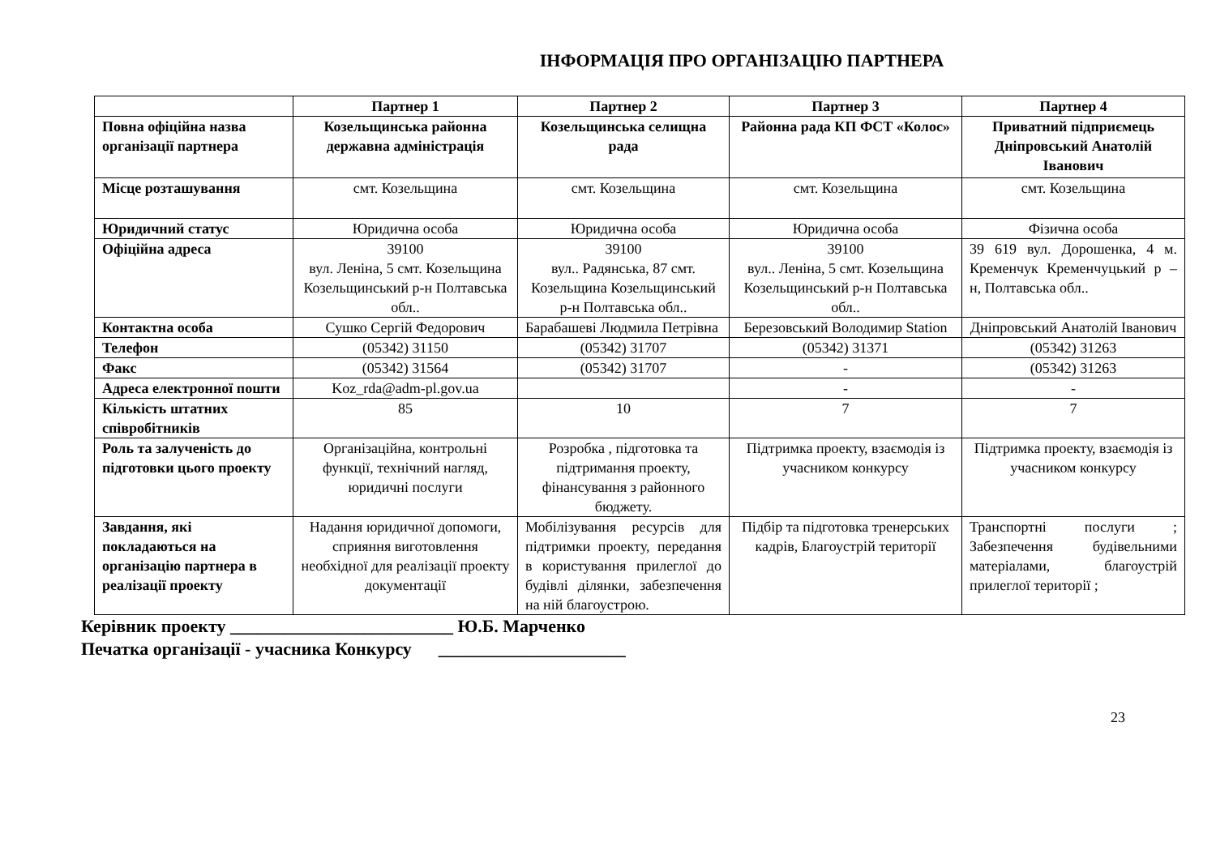ІНФОРМАЦІЯ ПРО ОРГАНІЗАЦІЮ ПАРТНЕРА
| | Партнер 1 | Партнер 2 | Партнер 3 | Партнер 4 |
| --- | --- | --- | --- | --- |
| Повна офіційна назва організації партнера | Козельщинська районна державна адміністрація | Козельщинська селищна рада | Районна рада КП ФСТ «Колос» | Приватний підприємець Дніпровський Анатолій Іванович |
| Місце розташування | смт. Козельщина | смт. Козельщина | смт. Козельщина | смт. Козельщина |
| Юридичний статус | Юридична особа | Юридична особа | Юридична особа | Фізична особа |
| Офіційна адреса | 39100 вул. Леніна, 5 смт. Козельщина Козельщинський р-н Полтавська обл.. | 39100 вул.. Радянська, 87 смт. Козельщина Козельщинський р-н Полтавська обл.. | 39100 вул.. Леніна, 5 смт. Козельщина Козельщинський р-н Полтавська обл.. | 39 619 вул. Дорошенка, 4 м. Кременчук Кременчуцький р – н, Полтавська обл.. |
| Контактна особа | Сушко Сергій Федорович | Барабашеві Людмила Петрівна | Березовський Володимир Station | Дніпровський Анатолій Іванович |
| Телефон | (05342) 31150 | (05342) 31707 | (05342) 31371 | (05342) 31263 |
| Факс | (05342) 31564 | (05342) 31707 | - | (05342) 31263 |
| Адреса електронної пошти | Koz_rda@adm-pl.gov.ua | | - | - |
| Кількість штатних співробітників | 85 | 10 | 7 | 7 |
| Роль та залученість до підготовки цього проекту | Організаційна, контрольні функції, технічний нагляд, юридичні послуги | Розробка , підготовка та підтримання проекту, фінансування з районного бюджету. | Підтримка проекту, взаємодія із учасником конкурсу | Підтримка проекту, взаємодія із учасником конкурсу |
| Завдання, які покладаються на організацію партнера в реалізації проекту | Надання юридичної допомоги, сприяння виготовлення необхідної для реалізації проекту документації | Мобілізування ресурсів для підтримки проекту, передання в користування прилеглої до будівлі ділянки, забезпечення на ній благоустрою. | Підбір та підготовка тренерських кадрів, Благоустрій території | Транспортні послуги ; Забезпечення будівельними матеріалами, благоустрій прилеглої території ; |
Керівник проекту _________________________ Ю.Б. Марченко
Печатка організації - учасника Конкурсу _____________________
23